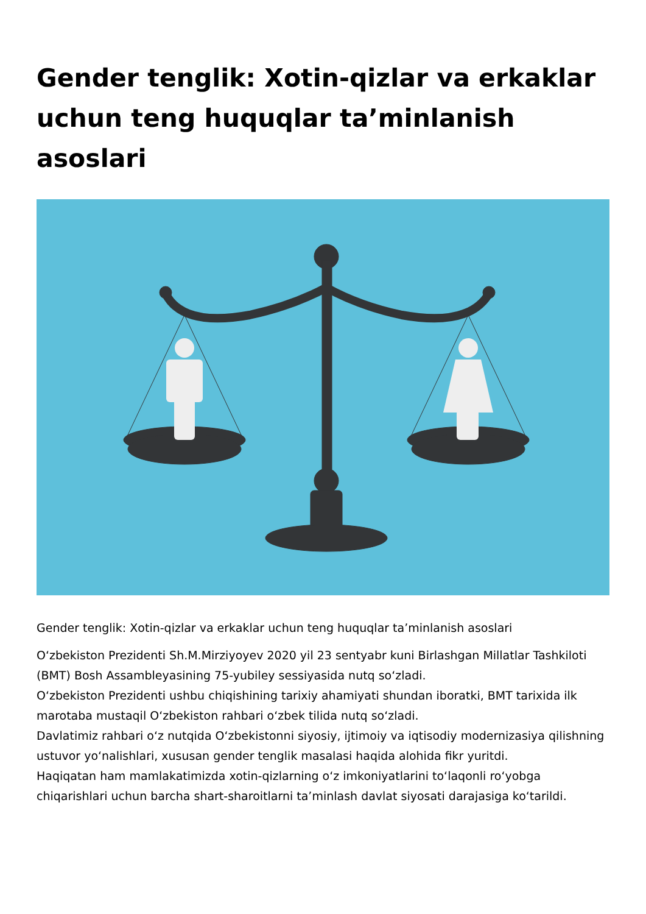Gender tenglik: Xotin-qizlar va erkaklar uchun teng huquqlar ta’minlanish asoslari
Gender tenglik: Xotin-qizlar va erkaklar uchun teng huquqlar ta’minlanish asoslari
O‘zbekiston Prezidenti Sh.M.Mirziyoyev 2020 yil 23 sentyabr kuni Birlashgan Millatlar Tashkiloti (BMT) Bosh Assambleyasining 75-yubiley sessiyasida nutq so‘zladi.
O‘zbekiston Prezidenti ushbu chiqishining tarixiy ahamiyati shundan iboratki, BMT tarixida ilk marotaba mustaqil O‘zbekiston rahbari o‘zbek tilida nutq so‘zladi.
Davlatimiz rahbari o‘z nutqida O‘zbekistonni siyosiy, ijtimoiy va iqtisodiy modernizasiya qilishning ustuvor yo‘nalishlari, xususan gender tenglik masalasi haqida alohida fikr yuritdi.
Haqiqatan ham mamlakatimizda xotin-qizlarning o‘z imkoniyatlarini to‘laqonli ro‘yobga chiqarishlari uchun barcha shart-sharoitlarni ta’minlash davlat siyosati darajasiga ko‘tarildi.